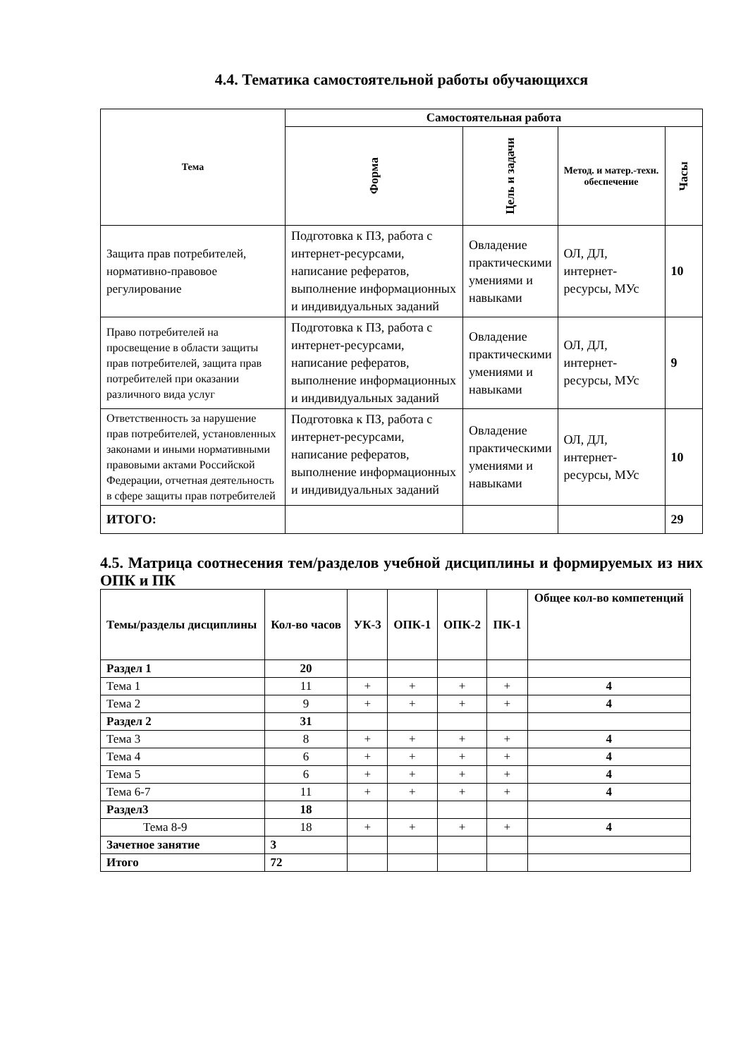4.4. Тематика самостоятельной работы обучающихся
| Тема | Самостоятельная работа | | | |
| --- | --- | --- | --- | --- |
| | Форма | Цель и задачи | Метод. и матер.-техн. обеспечение | Часы |
| Защита прав потребителей, нормативно-правовое регулирование | Подготовка к ПЗ, работа с интернет-ресурсами, написание рефератов, выполнение информационных и индивидуальных заданий | Овладение практическими умениями и навыками | ОЛ, ДЛ, интернет-ресурсы, МУс | 10 |
| Право потребителей на просвещение в области защиты прав потребителей, защита прав потребителей при оказании различного вида услуг | Подготовка к ПЗ, работа с интернет-ресурсами, написание рефератов, выполнение информационных и индивидуальных заданий | Овладение практическими умениями и навыками | ОЛ, ДЛ, интернет-ресурсы, МУс | 9 |
| Ответственность за нарушение прав потребителей, установленных законами и иными нормативными правовыми актами Российской Федерации, отчетная деятельность в сфере защиты прав потребителей | Подготовка к ПЗ, работа с интернет-ресурсами, написание рефератов, выполнение информационных и индивидуальных заданий | Овладение практическими умениями и навыками | ОЛ, ДЛ, интернет-ресурсы, МУс | 10 |
| ИТОГО: | | | | 29 |
4.5. Матрица соотнесения тем/разделов учебной дисциплины и формируемых из них ОПК и ПК
| Темы/разделы дисциплины | Кол-во часов | УК-3 | ОПК-1 | ОПК-2 | ПК-1 | Общее кол-во компетенций |
| --- | --- | --- | --- | --- | --- | --- |
| Раздел 1 | 20 | | | | | |
| Тема 1 | 11 | + | + | + | + | 4 |
| Тема 2 | 9 | + | + | + | + | 4 |
| Раздел 2 | 31 | | | | | |
| Тема 3 | 8 | + | + | + | + | 4 |
| Тема 4 | 6 | + | + | + | + | 4 |
| Тема 5 | 6 | + | + | + | + | 4 |
| Тема 6-7 | 11 | + | + | + | + | 4 |
| Раздел3 | 18 | | | | | |
| Тема 8-9 | 18 | + | + | + | + | 4 |
| Зачетное занятие | 3 | | | | | |
| Итого | 72 | | | | | |